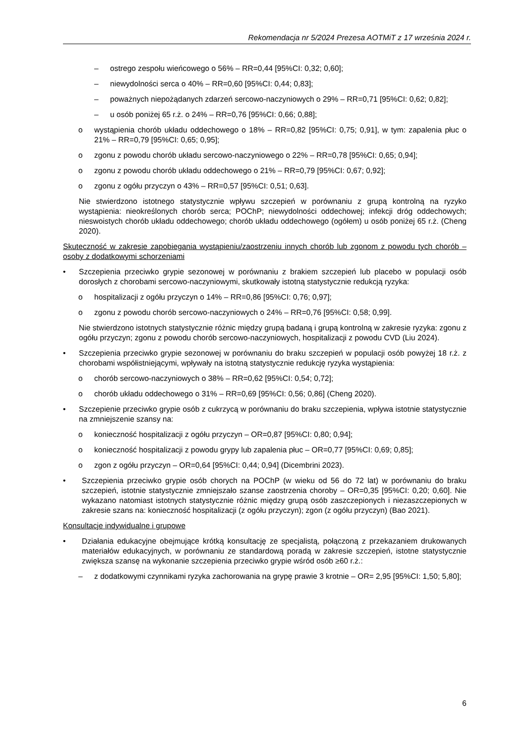Rekomendacja nr 5/2024 Prezesa AOTMiT z 17 września 2024 r.
– ostrego zespołu wieńcowego o 56% – RR=0,44 [95%CI: 0,32; 0,60];
– niewydolności serca o 40% – RR=0,60 [95%CI: 0,44; 0,83];
– poważnych niepożądanych zdarzeń sercowo-naczyniowych o 29% – RR=0,71 [95%CI: 0,62; 0,82];
– u osób poniżej 65 r.ż. o 24% – RR=0,76 [95%CI: 0,66; 0,88];
o wystąpienia chorób układu oddechowego o 18% – RR=0,82 [95%CI: 0,75; 0,91], w tym: zapalenia płuc o 21% – RR=0,79 [95%CI: 0,65; 0,95];
o zgonu z powodu chorób układu sercowo-naczyniowego o 22% – RR=0,78 [95%CI: 0,65; 0,94];
o zgonu z powodu chorób układu oddechowego o 21% – RR=0,79 [95%CI: 0,67; 0,92];
o zgonu z ogółu przyczyn o 43% – RR=0,57 [95%CI: 0,51; 0,63].
Nie stwierdzono istotnego statystycznie wpływu szczepień w porównaniu z grupą kontrolną na ryzyko wystąpienia: nieokreślonych chorób serca; POChP; niewydolności oddechowej; infekcji dróg oddechowych; nieswoistych chorób układu oddechowego; chorób układu oddechowego (ogółem) u osób poniżej 65 r.ż. (Cheng 2020).
Skuteczność w zakresie zapobiegania wystąpieniu/zaostrzeniu innych chorób lub zgonom z powodu tych chorób – osoby z dodatkowymi schorzeniami
• Szczepienia przeciwko grypie sezonowej w porównaniu z brakiem szczepień lub placebo w populacji osób dorosłych z chorobami sercowo-naczyniowymi, skutkowały istotną statystycznie redukcją ryzyka:
o hospitalizacji z ogółu przyczyn o 14% – RR=0,86 [95%CI: 0,76; 0,97];
o zgonu z powodu chorób sercowo-naczyniowych o 24% – RR=0,76 [95%CI: 0,58; 0,99].
Nie stwierdzono istotnych statystycznie różnic między grupą badaną i grupą kontrolną w zakresie ryzyka: zgonu z ogółu przyczyn; zgonu z powodu chorób sercowo-naczyniowych, hospitalizacji z powodu CVD (Liu 2024).
• Szczepienia przeciwko grypie sezonowej w porównaniu do braku szczepień w populacji osób powyżej 18 r.ż. z chorobami współistniejącymi, wpływały na istotną statystycznie redukcję ryzyka wystąpienia:
o chorób sercowo-naczyniowych o 38% – RR=0,62 [95%CI: 0,54; 0,72];
o chorób układu oddechowego o 31% – RR=0,69 [95%CI: 0,56; 0,86] (Cheng 2020).
• Szczepienie przeciwko grypie osób z cukrzycą w porównaniu do braku szczepienia, wpływa istotnie statystycznie na zmniejszenie szansy na:
o konieczność hospitalizacji z ogółu przyczyn – OR=0,87 [95%CI: 0,80; 0,94];
o konieczność hospitalizacji z powodu grypy lub zapalenia płuc – OR=0,77 [95%CI: 0,69; 0,85];
o zgon z ogółu przyczyn – OR=0,64 [95%CI: 0,44; 0,94] (Dicembrini 2023).
• Szczepienia przeciwko grypie osób chorych na POChP (w wieku od 56 do 72 lat) w porównaniu do braku szczepień, istotnie statystycznie zmniejszało szanse zaostrzenia choroby – OR=0,35 [95%CI: 0,20; 0,60]. Nie wykazano natomiast istotnych statystycznie różnic między grupą osób zaszczepionych i niezaszczepionych w zakresie szans na: konieczność hospitalizacji (z ogółu przyczyn); zgon (z ogółu przyczyn) (Bao 2021).
Konsultacje indywidualne i grupowe
• Działania edukacyjne obejmujące krótką konsultację ze specjalistą, połączoną z przekazaniem drukowanych materiałów edukacyjnych, w porównaniu ze standardową poradą w zakresie szczepień, istotne statystycznie zwiększa szansę na wykonanie szczepienia przeciwko grypie wśród osób ≥60 r.ż.:
– z dodatkowymi czynnikami ryzyka zachorowania na grypę prawie 3 krotnie – OR= 2,95 [95%CI: 1,50; 5,80];
6